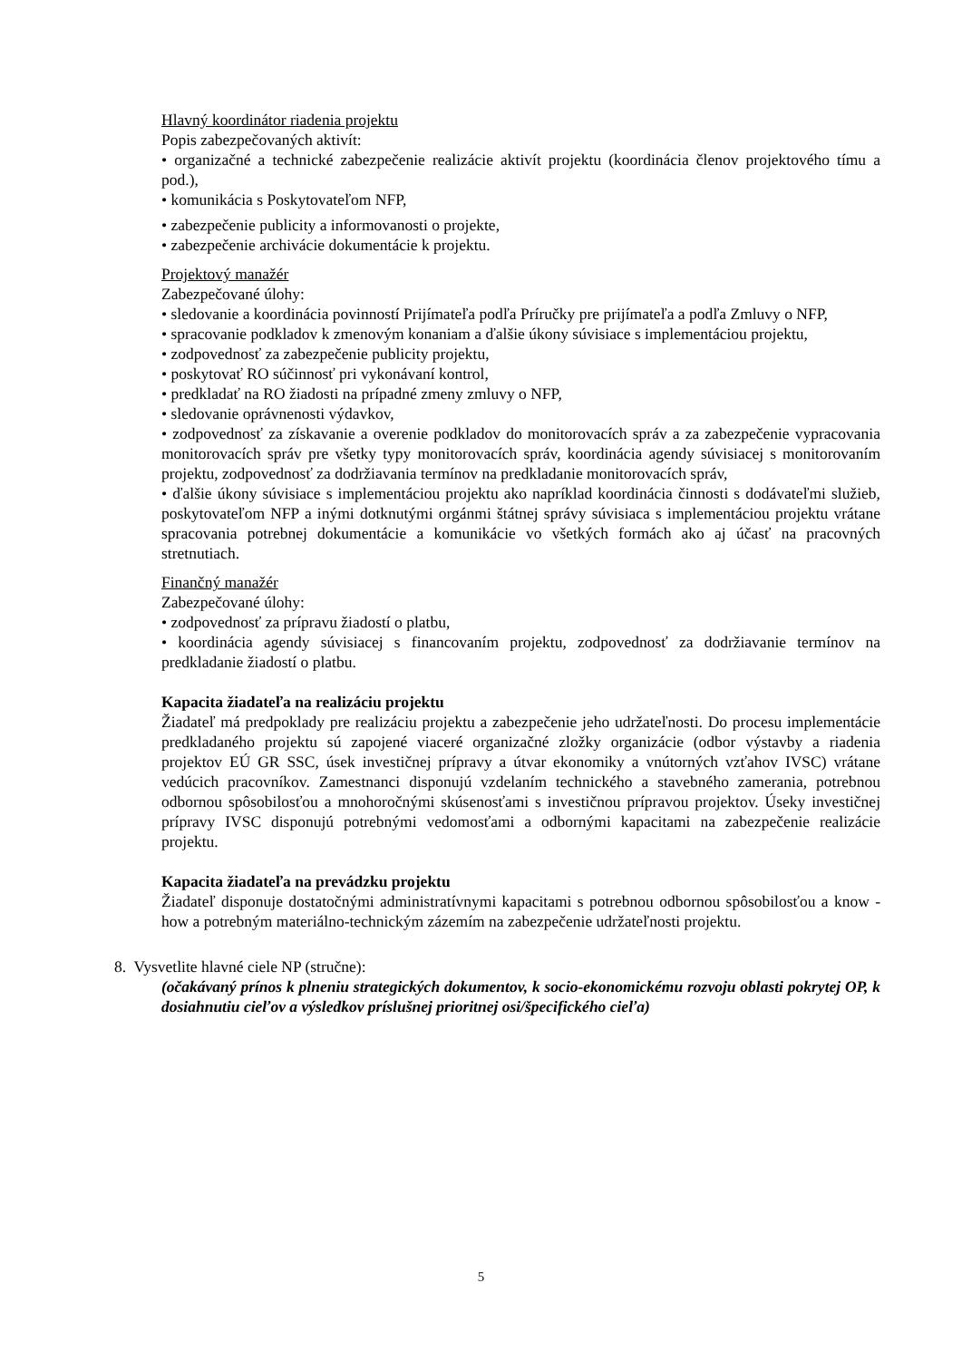Hlavný koordinátor riadenia projektu
Popis zabezpečovaných aktivít:
• organizačné a technické zabezpečenie realizácie aktivít projektu (koordinácia členov projektového tímu a pod.),
• komunikácia s Poskytovateľom NFP,
• zabezpečenie publicity a informovanosti o projekte,
• zabezpečenie archivácie dokumentácie k projektu.
Projektový manažér
Zabezpečované úlohy:
• sledovanie a koordinácia povinností Prijímateľa podľa Príručky pre prijímateľa a podľa Zmluvy o NFP,
• spracovanie podkladov k zmenovým konaniam a ďalšie úkony súvisiace s implementáciou projektu,
• zodpovednosť za zabezpečenie publicity projektu,
• poskytovať RO súčinnosť pri vykonávaní kontrol,
• predkladať na RO žiadosti na prípadné zmeny zmluvy o NFP,
• sledovanie oprávnenosti výdavkov,
• zodpovednosť za získavanie a overenie podkladov do monitorovacích správ a za zabezpečenie vypracovania monitorovacích správ pre všetky typy monitorovacích správ, koordinácia agendy súvisiacej s monitorovaním projektu, zodpovednosť za dodržiavania termínov na predkladanie monitorovacích správ,
• ďalšie úkony súvisiace s implementáciou projektu ako napríklad koordinácia činnosti s dodávateľmi služieb, poskytovateľom NFP a inými dotknutými orgánmi štátnej správy súvisiaca s implementáciou projektu vrátane spracovania potrebnej dokumentácie a komunikácie vo všetkých formách ako aj účasť na pracovných stretnutiach.
Finančný manažér
Zabezpečované úlohy:
• zodpovednosť za prípravu žiadostí o platbu,
• koordinácia agendy súvisiacej s financovaním projektu, zodpovednosť za dodržiavanie termínov na predkladanie žiadostí o platbu.
Kapacita žiadateľa na realizáciu projektu
Žiadateľ má predpoklady pre realizáciu projektu a zabezpečenie jeho udržateľnosti. Do procesu implementácie predkladaného projektu sú zapojené viaceré organizačné zložky organizácie (odbor výstavby a riadenia projektov EÚ GR SSC, úsek investičnej prípravy a útvar ekonomiky a vnútorných vzťahov IVSC) vrátane vedúcich pracovníkov. Zamestnanci disponujú vzdelaním technického a stavebného zamerania, potrebnou odbornou spôsobilosťou a mnohoročnými skúsenosťami s investičnou prípravou projektov. Úseky investičnej prípravy IVSC disponujú potrebnými vedomosťami a odbornými kapacitami na zabezpečenie realizácie projektu.
Kapacita žiadateľa na prevádzku projektu
Žiadateľ disponuje dostatočnými administratívnymi kapacitami s potrebnou odbornou spôsobilosťou a know - how a potrebným materiálno-technickým zázemím na zabezpečenie udržateľnosti projektu.
8. Vysvetlite hlavné ciele NP (stručne):
(očakávaný prínos k plneniu strategických dokumentov, k socio-ekonomickému rozvoju oblasti pokrytej OP, k dosiahnutiu cieľov a výsledkov príslušnej prioritnej osi/špecifického cieľa)
5